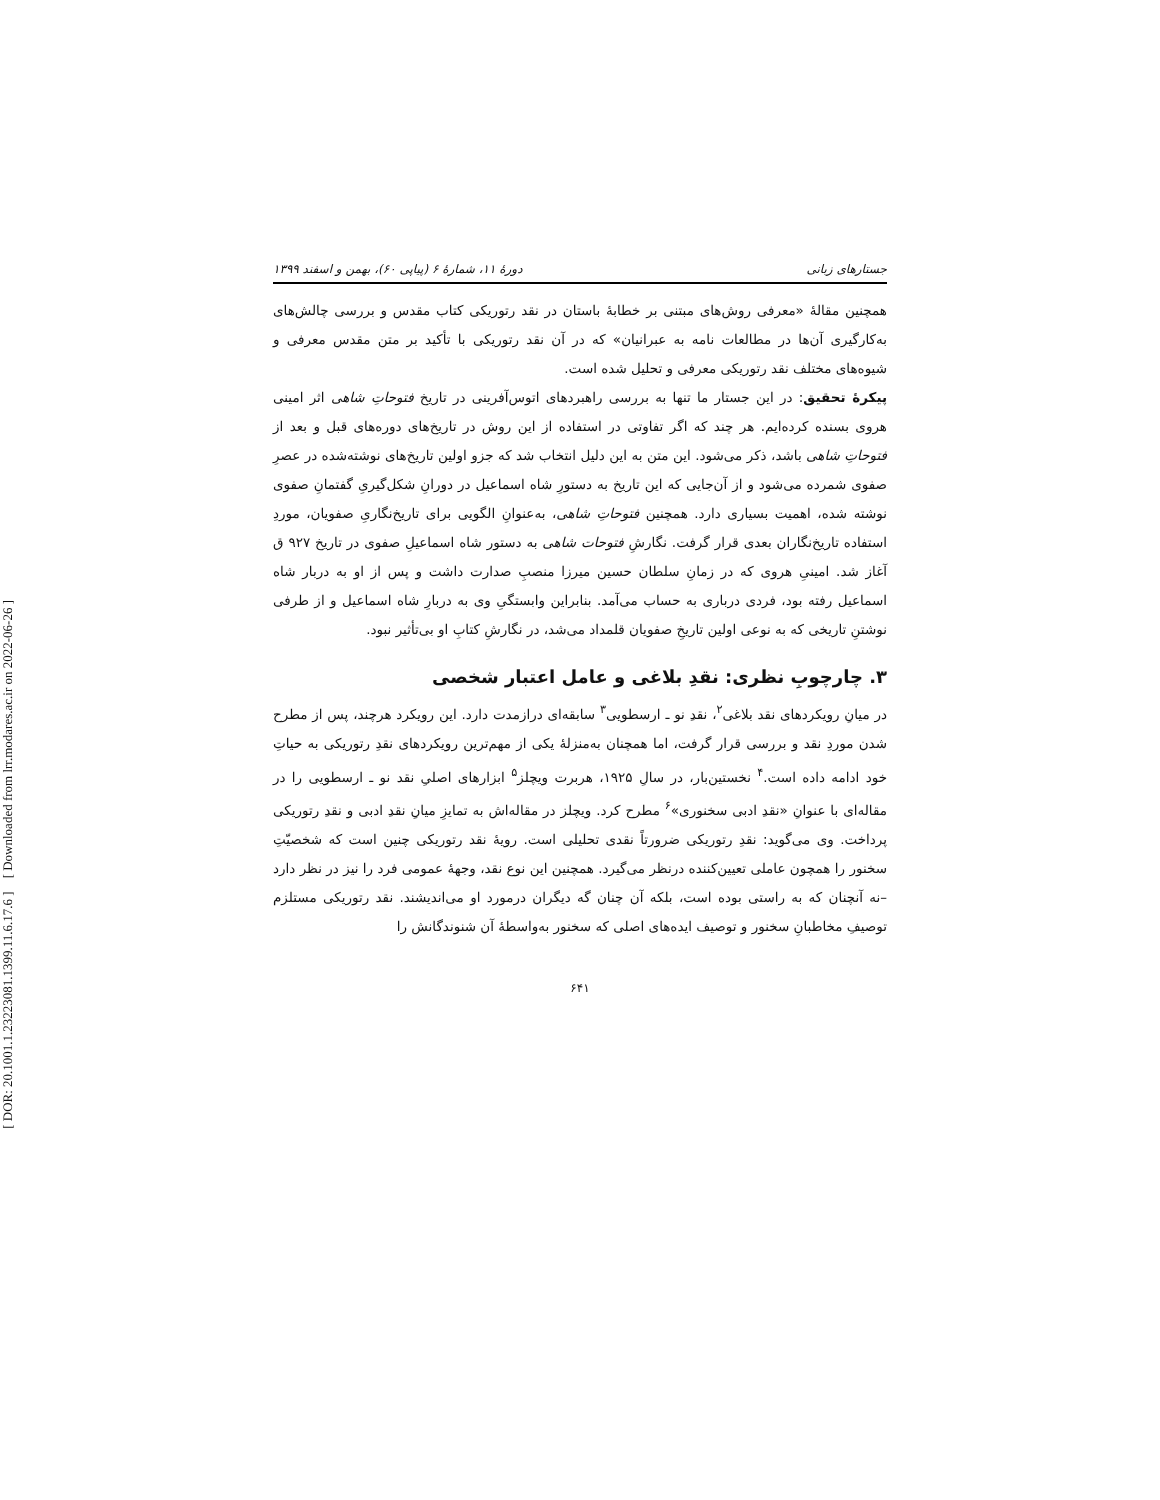[ DOR: 20.1001.1.23223081.1399.11.6.17.6 ] [ Downloaded from lrr.modares.ac.ir on 2022-06-26 ]
جستارهای زبانی دورهٔ ۱۱، شمارهٔ ۶ (پیاپی ۶۰)، بهمن و اسفند ۱۳۹۹
همچنین مقالهٔ «معرفی روش‌های مبتنی بر خطابهٔ باستان در نقد رتوریکی کتاب مقدس و بررسی چالش‌های به‌کارگیری آن‌ها در مطالعات نامه به عبرانیان» که در آن نقد رتوریکی با تأکید بر متن مقدس معرفی و شیوه‌های مختلف نقد رتوریکی معرفی و تحلیل شده است.
پیکرهٔ تحقیق: در این جستار ما تنها به بررسی راهبردهای اتوس‌آفرینی در تاریخ فتوحاتِ شاهی اثر امینی هروی بسنده کرده‌ایم. هر چند که اگر تفاوتی در استفاده از این روش در تاریخ‌های دوره‌های قبل و بعد از فتوحاتِ شاهی باشد، ذکر می‌شود. این متن به این دلیل انتخاب شد که جزو اولین تاریخ‌های نوشته‌شده در عصرِ صفوی شمرده می‌شود و از آن‌جایی که این تاریخ به دستورِ شاه اسماعیل در دورانِ شکل‌گیریِ گفتمانِ صفوی نوشته شده، اهمیت بسیاری دارد. همچنین فتوحاتِ شاهی، به‌عنوانِ الگویی برای تاریخ‌نگاریِ صفویان، موردِ استفاده تاریخ‌نگاران بعدی قرار گرفت. نگارشِ فتوحات شاهی به دستور شاه اسماعیلِ صفوی در تاریخ ۹۲۷ ق آغاز شد. امینیِ هروی که در زمانِ سلطان حسین میرزا منصبِ صدارت داشت و پس از او به دربار شاه اسماعیل رفته بود، فردی درباری به حساب می‌آمد. بنابراین وابستگیِ وی به دربارِ شاه اسماعیل و از طرفی نوشتنِ تاریخی که به نوعی اولین تاریخِ صفویان قلمداد می‌شد، در نگارشِ کتابِ او بی‌تأثیر نبود.
۳. چارچوبِ نظری: نقدِ بلاغی و عامل اعتبار شخصی
در میانِ رویکردهای نقد بلاغی<sup>۲</sup>، نقدِ نو ـ ارسطویی<sup>۳</sup> سابقه‌ای درازمدت دارد. این رویکرد هرچند، پس از مطرح شدن موردِ نقد و بررسی قرار گرفت، اما همچنان به‌منزلهٔ یکی از مهم‌ترین رویکردهای نقدِ رتوریکی به حیاتِ خود ادامه داده است.<sup>۴</sup> نخستین‌بار، در سالِ ۱۹۲۵، هربرت ویچلز<sup>۵</sup> ابزارهای اصلیِ نقد نو ـ ارسطویی را در مقاله‌ای با عنوانِ «نقدِ ادبی سخنوری»<sup>۶</sup> مطرح کرد. ویچلز در مقاله‌اش به تمایزِ میانِ نقدِ ادبی و نقدِ رتوریکی پرداخت. وی می‌گوید: نقدِ رتوریکی ضرورتاً نقدی تحلیلی است. رویهٔ نقد رتوریکی چنین است که شخصیّتِ سخنور را همچون عاملی تعیین‌کننده درنظر می‌گیرد. همچنین این نوع نقد، وجههٔ عمومی فرد را نیز در نظر دارد –نه آنچنان که به راستی بوده است، بلکه آن چنان گه دیگران درمورد او می‌اندیشند. نقد رتوریکی مستلزم توصیفِ مخاطبانِ سخنور و توصیف ایده‌های اصلی که سخنور به‌واسطهٔ آن شنوندگانش را
۶۴۱